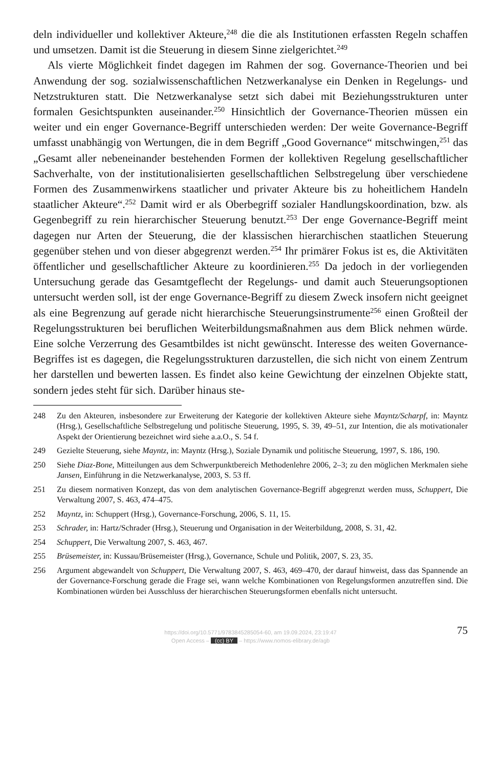deln individueller und kollektiver Akteure,<sup>248</sup> die die als Institutionen erfassten Regeln schaffen und umsetzen. Damit ist die Steuerung in diesem Sinne zielgerichtet.<sup>249</sup>
Als vierte Möglichkeit findet dagegen im Rahmen der sog. Governance-Theorien und bei Anwendung der sog. sozialwissenschaftlichen Netzwerkanalyse ein Denken in Regelungs- und Netzstrukturen statt. Die Netzwerkanalyse setzt sich dabei mit Beziehungsstrukturen unter formalen Gesichtspunkten auseinander.<sup>250</sup> Hinsichtlich der Governance-Theorien müssen ein weiter und ein enger Governance-Begriff unterschieden werden: Der weite Governance-Begriff umfasst unabhängig von Wertungen, die in dem Begriff „Good Governance“ mitschwingen,<sup>251</sup> das „Gesamt aller nebeneinander bestehenden Formen der kollektiven Regelung gesellschaftlicher Sachverhalte, von der institutionalisierten gesellschaftlichen Selbstregelung über verschiedene Formen des Zusammenwirkens staatlicher und privater Akteure bis zu hoheitlichem Handeln staatlicher Akteure“.<sup>252</sup> Damit wird er als Oberbegriff sozialer Handlungskoordination, bzw. als Gegenbegriff zu rein hierarchischer Steuerung benutzt.<sup>253</sup> Der enge Governance-Begriff meint dagegen nur Arten der Steuerung, die der klassischen hierarchischen staatlichen Steuerung gegenüber stehen und von dieser abgegrenzt werden.<sup>254</sup> Ihr primärer Fokus ist es, die Aktivitäten öffentlicher und gesellschaftlicher Akteure zu koordinieren.<sup>255</sup> Da jedoch in der vorliegenden Untersuchung gerade das Gesamtgeflecht der Regelungs- und damit auch Steuerungsoptionen untersucht werden soll, ist der enge Governance-Begriff zu diesem Zweck insofern nicht geeignet als eine Begrenzung auf gerade nicht hierarchische Steuerungsinstrumente<sup>256</sup> einen Großteil der Regelungsstrukturen bei beruflichen Weiterbildungsmaßnahmen aus dem Blick nehmen würde. Eine solche Verzerrung des Gesamtbildes ist nicht gewünscht. Interesse des weiten Governance-Begriffes ist es dagegen, die Regelungsstrukturen darzustellen, die sich nicht von einem Zentrum her darstellen und bewerten lassen. Es findet also keine Gewichtung der einzelnen Objekte statt, sondern jedes steht für sich. Darüber hinaus ste-
248 Zu den Akteuren, insbesondere zur Erweiterung der Kategorie der kollektiven Akteure siehe Mayntz/Scharpf, in: Mayntz (Hrsg.), Gesellschaftliche Selbstregelung und politische Steuerung, 1995, S. 39, 49–51, zur Intention, die als motivationaler Aspekt der Orientierung bezeichnet wird siehe a.a.O., S. 54 f.
249 Gezielte Steuerung, siehe Mayntz, in: Mayntz (Hrsg.), Soziale Dynamik und politische Steuerung, 1997, S. 186, 190.
250 Siehe Diaz-Bone, Mitteilungen aus dem Schwerpunktbereich Methodenlehre 2006, 2–3; zu den möglichen Merkmalen siehe Jansen, Einführung in die Netzwerkanalyse, 2003, S. 53 ff.
251 Zu diesem normativen Konzept, das von dem analytischen Governance-Begriff abgegrenzt werden muss, Schuppert, Die Verwaltung 2007, S. 463, 474–475.
252 Mayntz, in: Schuppert (Hrsg.), Governance-Forschung, 2006, S. 11, 15.
253 Schrader, in: Hartz/Schrader (Hrsg.), Steuerung und Organisation in der Weiterbildung, 2008, S. 31, 42.
254 Schuppert, Die Verwaltung 2007, S. 463, 467.
255 Brüsemeister, in: Kussau/Brüsemeister (Hrsg.), Governance, Schule und Politik, 2007, S. 23, 35.
256 Argument abgewandelt von Schuppert, Die Verwaltung 2007, S. 463, 469–470, der darauf hinweist, dass das Spannende an der Governance-Forschung gerade die Frage sei, wann welche Kombinationen von Regelungsformen anzutreffen sind. Die Kombinationen würden bei Ausschluss der hierarchischen Steuerungsformen ebenfalls nicht untersucht.
https://doi.org/10.5771/9783845285054-60, am 19.09.2024, 23:19:47
Open Access – (cc) BY – https://www.nomos-elibrary.de/agb
75